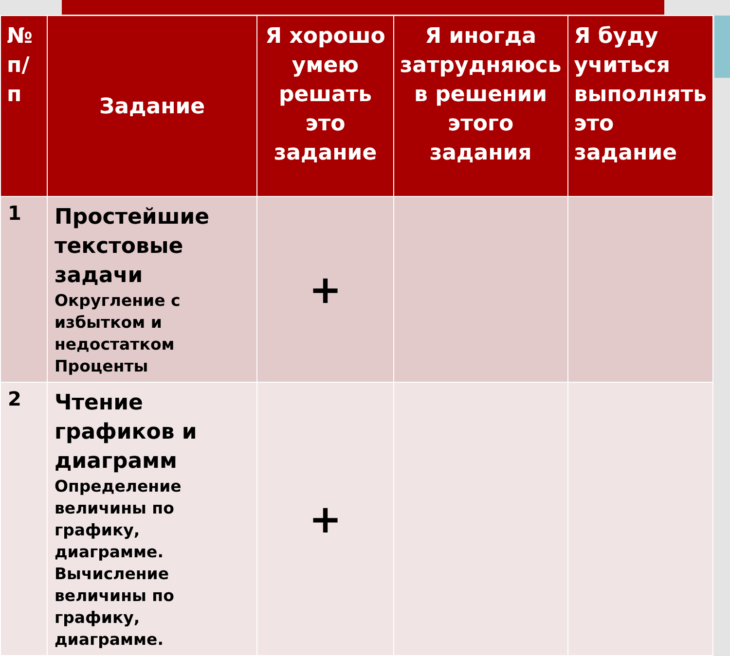| № п/п | Задание | Я хорошо умею решать это задание | Я иногда затрудняюсь в решении этого задания | Я буду учиться выполнять это задание |
| --- | --- | --- | --- | --- |
| 1 | Простейшие текстовые задачи Округление с избытком и недостатком Проценты | + | | |
| 2 | Чтение графиков и диаграмм Определение величины по графику, диаграмме. Вычисление величины по графику, диаграмме. | + | | |